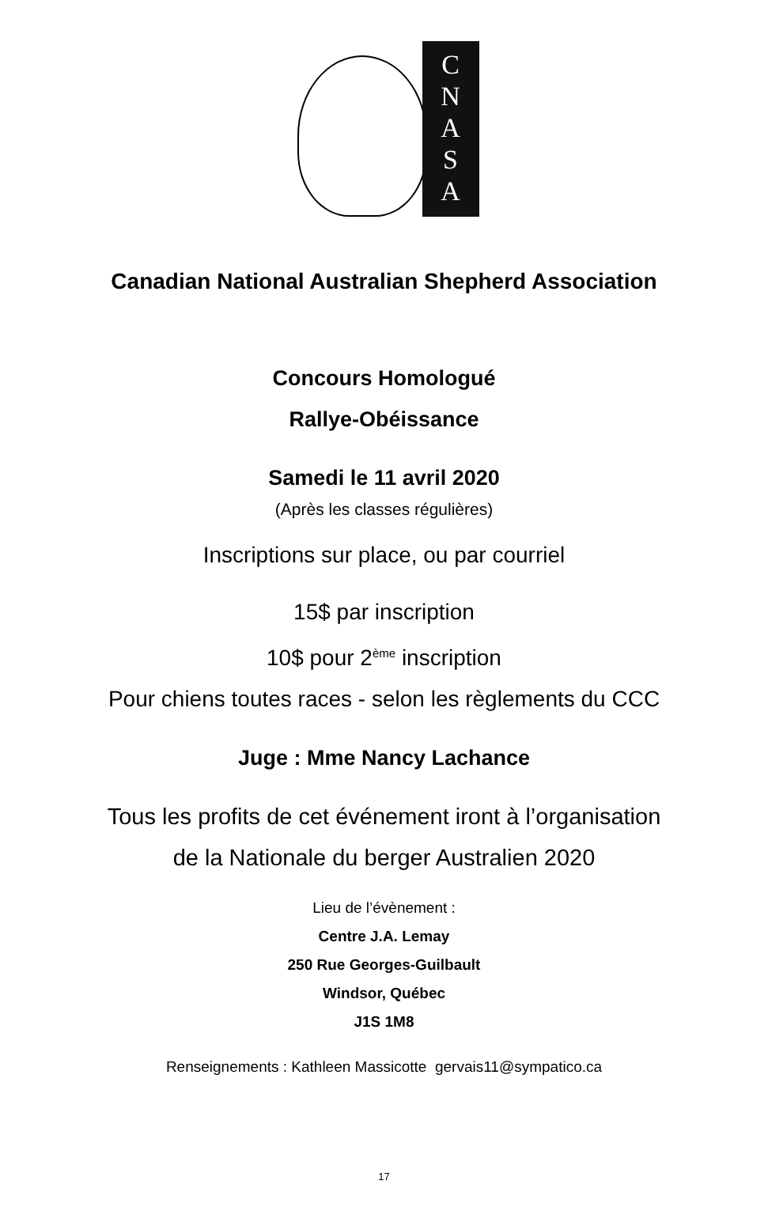C
N
A
S
A
Canadian National Australian Shepherd Association
Concours Homologué
Rallye-Obéissance
Samedi le 11 avril 2020
(Après les classes régulières)
Inscriptions sur place, ou par courriel
15$ par inscription
10$ pour 2<sup>ème</sup> inscription
Pour chiens toutes races - selon les règlements du CCC
Juge : Mme Nancy Lachance
Tous les profits de cet événement iront à l’organisation
de la Nationale du berger Australien 2020
Lieu de l’évènement :
Centre J.A. Lemay
250 Rue Georges-Guilbault
Windsor, Québec
J1S 1M8
Renseignements : Kathleen Massicotte gervais11@sympatico.ca
17